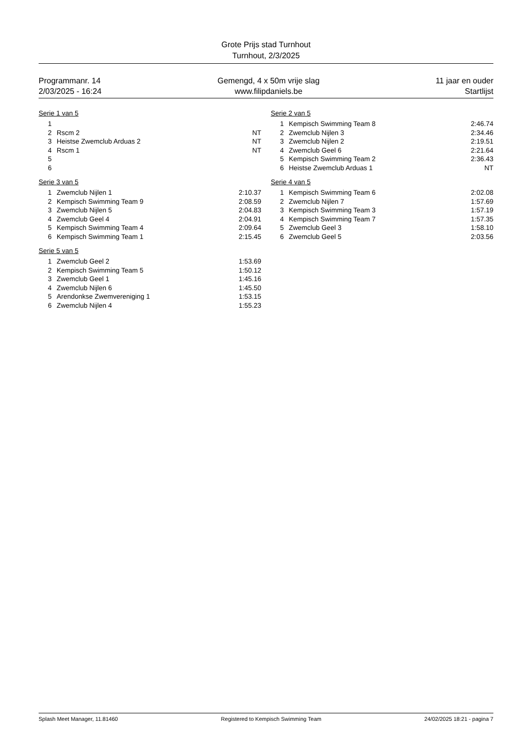Grote Prijs stad Turnhout
Turnhout, 2/3/2025
Programmanr. 14
2/03/2025 - 16:24
Gemengd, 4 x 50m vrije slag
www.filipdaniels.be
11 jaar en ouder
Startlijst
Serie 1 van 5
| 1 | | |
| 2 | Rscm 2 | NT |
| 3 | Heistse Zwemclub Arduas 2 | NT |
| 4 | Rscm 1 | NT |
| 5 | | |
| 6 | | |
Serie 2 van 5
| 1 | Kempisch Swimming Team 8 | 2:46.74 |
| 2 | Zwemclub Nijlen 3 | 2:34.46 |
| 3 | Zwemclub Nijlen 2 | 2:19.51 |
| 4 | Zwemclub Geel 6 | 2:21.64 |
| 5 | Kempisch Swimming Team 2 | 2:36.43 |
| 6 | Heistse Zwemclub Arduas 1 | NT |
Serie 3 van 5
| 1 | Zwemclub Nijlen 1 | 2:10.37 |
| 2 | Kempisch Swimming Team 9 | 2:08.59 |
| 3 | Zwemclub Nijlen 5 | 2:04.83 |
| 4 | Zwemclub Geel 4 | 2:04.91 |
| 5 | Kempisch Swimming Team 4 | 2:09.64 |
| 6 | Kempisch Swimming Team 1 | 2:15.45 |
Serie 4 van 5
| 1 | Kempisch Swimming Team 6 | 2:02.08 |
| 2 | Zwemclub Nijlen 7 | 1:57.69 |
| 3 | Kempisch Swimming Team 3 | 1:57.19 |
| 4 | Kempisch Swimming Team 7 | 1:57.35 |
| 5 | Zwemclub Geel 3 | 1:58.10 |
| 6 | Zwemclub Geel 5 | 2:03.56 |
Serie 5 van 5
| 1 | Zwemclub Geel 2 | 1:53.69 |
| 2 | Kempisch Swimming Team 5 | 1:50.12 |
| 3 | Zwemclub Geel 1 | 1:45.16 |
| 4 | Zwemclub Nijlen 6 | 1:45.50 |
| 5 | Arendonkse Zwemvereniging 1 | 1:53.15 |
| 6 | Zwemclub Nijlen 4 | 1:55.23 |
Splash Meet Manager, 11.81460 Registered to Kempisch Swimming Team
24/02/2025 18:21 - pagina 7